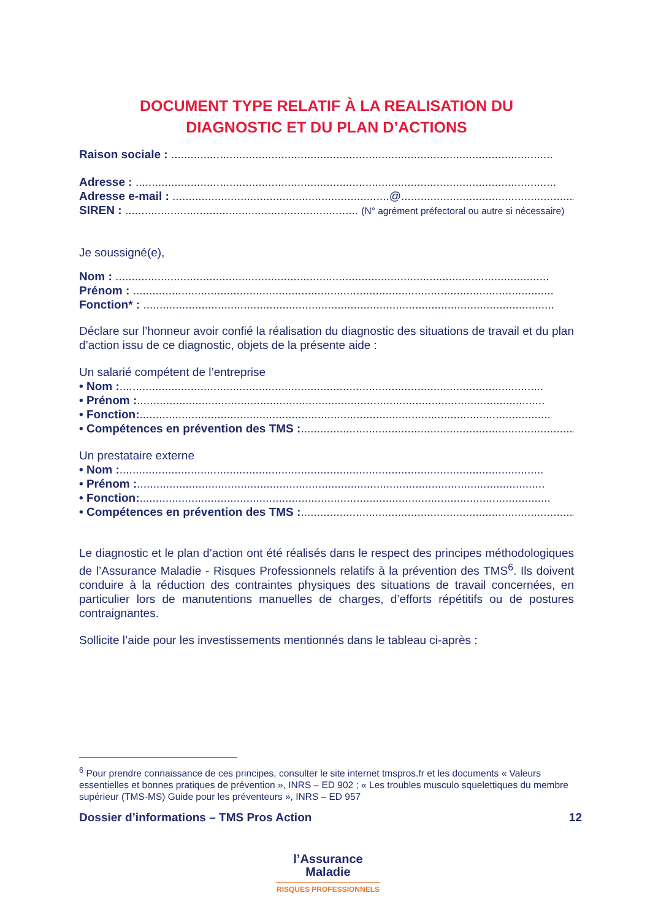DOCUMENT TYPE RELATIF À LA REALISATION DU
DIAGNOSTIC ET DU PLAN D’ACTIONS
Raison sociale : ......................................................................................................................
Adresse : ..................................................................................................................................
Adresse e-mail : ...................................................................@........................................................
SIREN : ........................................................................ (N° agrément préfectoral ou autre si nécessaire)
Je soussigné(e),
Nom : ......................................................................................................................................
Prénom : ..................................................................................................................................
Fonction* : ...............................................................................................................................
Déclare sur l’honneur avoir confié la réalisation du diagnostic des situations de travail et du plan d’action issu de ce diagnostic, objets de la présente aide :
Un salarié compétent de l’entreprise
• Nom :...................................................................................................................................
• Prénom :..............................................................................................................................
• Fonction:...............................................................................................................................
• Compétences en prévention des TMS :..............................................................................................
Un prestataire externe
• Nom :...................................................................................................................................
• Prénom :..............................................................................................................................
• Fonction:...............................................................................................................................
• Compétences en prévention des TMS :..............................................................................................
Le diagnostic et le plan d’action ont été réalisés dans le respect des principes méthodologiques de l’Assurance Maladie - Risques Professionnels relatifs à la prévention des TMS<sup>6</sup>. Ils doivent conduire à la réduction des contraintes physiques des situations de travail concernées, en particulier lors de manutentions manuelles de charges, d’efforts répétitifs ou de postures contraignantes.
Sollicite l’aide pour les investissements mentionnés dans le tableau ci-après :
<sup>6</sup> Pour prendre connaissance de ces principes, consulter le site internet tmspros.fr et les documents « Valeurs essentielles et bonnes pratiques de prévention », INRS – ED 902 ; « Les troubles musculo squelettiques du membre supérieur (TMS-MS) Guide pour les préventeurs », INRS – ED 957
Dossier d’informations – TMS Pros Action 12
l’Assurance
Maladie
RISQUES PROFESSIONNELS